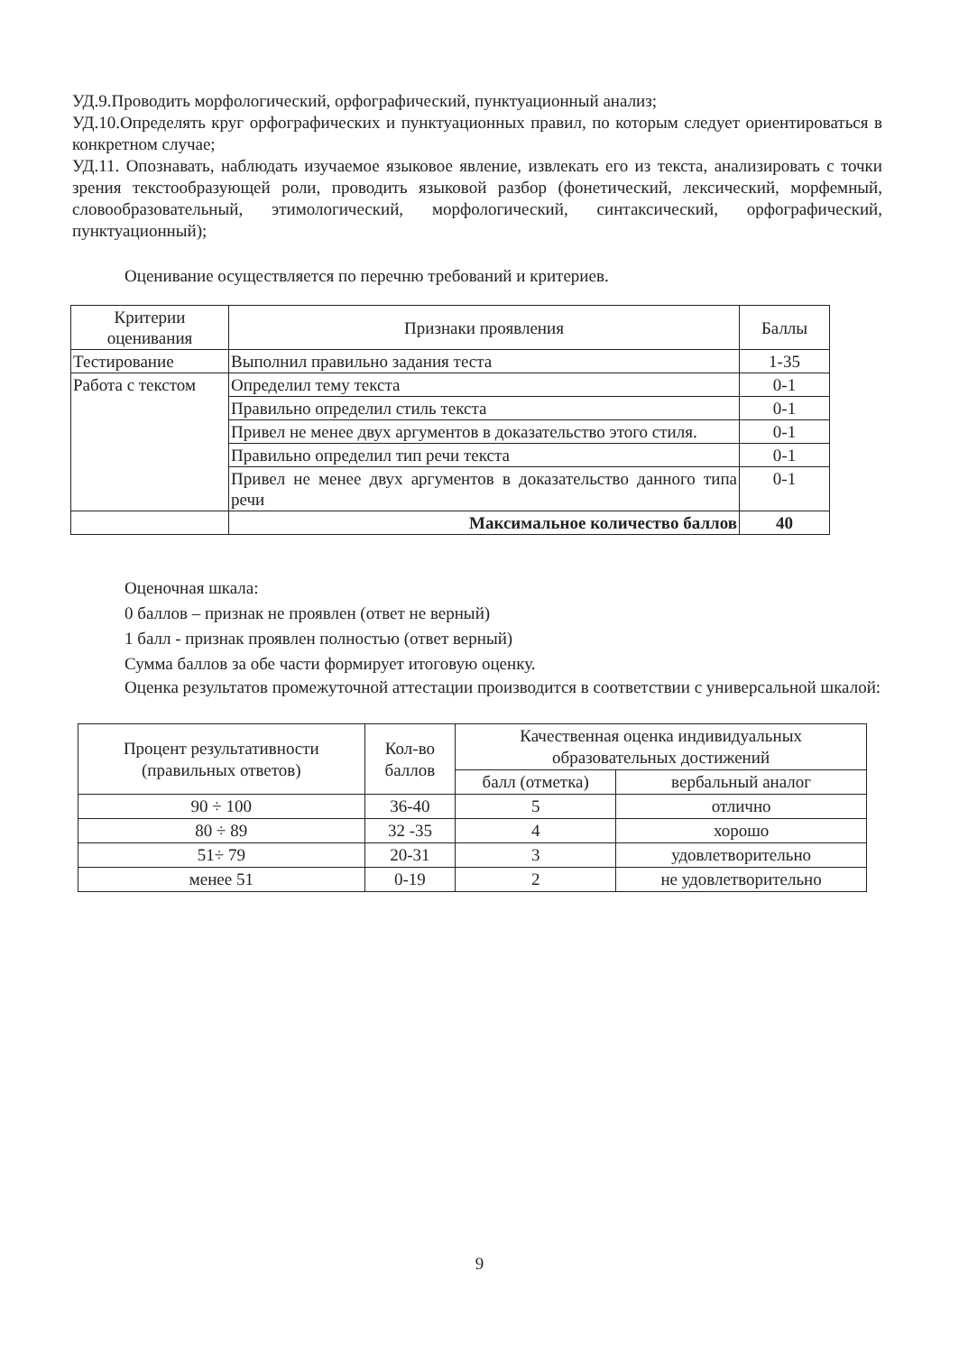УД.9.Проводить морфологический, орфографический, пунктуационный анализ;
УД.10.Определять круг орфографических и пунктуационных правил, по которым следует ориентироваться в конкретном случае;
УД.11. Опознавать, наблюдать изучаемое языковое явление, извлекать его из текста, анализировать с точки зрения текстообразующей роли, проводить языковой разбор (фонетический, лексический, морфемный, словообразовательный, этимологический, морфологический, синтаксический, орфографический, пунктуационный);
Оценивание осуществляется по перечню требований и критериев.
| Критерии оценивания | Признаки проявления | Баллы |
| --- | --- | --- |
| Тестирование | Выполнил правильно задания теста | 1-35 |
| Работа с текстом | Определил тему текста | 0-1 |
| | Правильно определил стиль текста | 0-1 |
| | Привел не менее двух аргументов в доказательство этого стиля. | 0-1 |
| | Правильно определил тип речи текста | 0-1 |
| | Привел не менее двух аргументов в доказательство данного типа речи | 0-1 |
| | Максимальное количество баллов | 40 |
Оценочная шкала:
0 баллов – признак не проявлен (ответ не верный)
1 балл - признак проявлен полностью (ответ верный)
Сумма баллов за обе части формирует итоговую оценку.
Оценка результатов промежуточной аттестации производится в соответствии с универсальной шкалой:
| Процент результативности (правильных ответов) | Кол-во баллов | Качественная оценка индивидуальных образовательных достижений | |
| --- | --- | --- | --- |
| | | балл (отметка) | вербальный аналог |
| 90 ÷ 100 | 36-40 | 5 | отлично |
| 80 ÷ 89 | 32 -35 | 4 | хорошо |
| 51÷ 79 | 20-31 | 3 | удовлетворительно |
| менее 51 | 0-19 | 2 | не удовлетворительно |
9